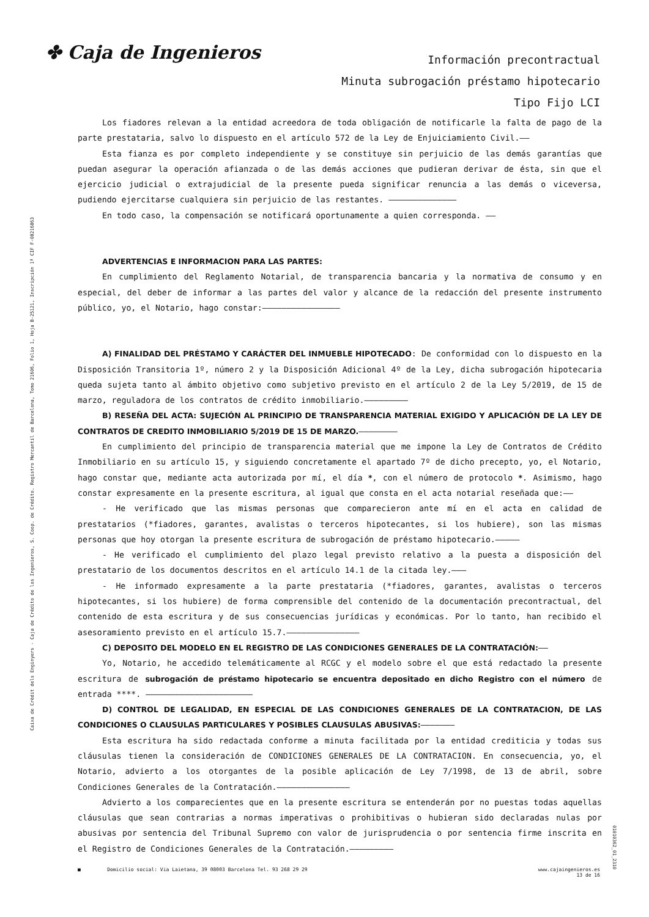✤ Caja de Ingenieros
Información precontractual
Minuta subrogación préstamo hipotecario
Tipo Fijo LCI
Caixa de Crèdit dels Enginyers - Caja de Crédito de los Ingenieros, S. Coop. de Crédito. Registro Mercantil de Barcelona, Tomo 21606, Folio 1, Hoja B-25121, Inscripción 1ª CIF F-08216863
01010362_01_2310
Los fiadores relevan a la entidad acreedora de toda obligación de notificarle la falta de pago de la parte prestataria, salvo lo dispuesto en el artículo 572 de la Ley de Enjuiciamiento Civil.——
Esta fianza es por completo independiente y se constituye sin perjuicio de las demás garantías que puedan asegurar la operación afianzada o de las demás acciones que pudieran derivar de ésta, sin que el ejercicio judicial o extrajudicial de la presente pueda significar renuncia a las demás o viceversa, pudiendo ejercitarse cualquiera sin perjuicio de las restantes. ——————————————
En todo caso, la compensación se notificará oportunamente a quien corresponda. ——
ADVERTENCIAS E INFORMACION PARA LAS PARTES:
En cumplimiento del Reglamento Notarial, de transparencia bancaria y la normativa de consumo y en especial, del deber de informar a las partes del valor y alcance de la redacción del presente instrumento público, yo, el Notario, hago constar:————————————————
A) FINALIDAD DEL PRÉSTAMO Y CARÁCTER DEL INMUEBLE HIPOTECADO: De conformidad con lo dispuesto en la Disposición Transitoria 1º, número 2 y la Disposición Adicional 4º de la Ley, dicha subrogación hipotecaria queda sujeta tanto al ámbito objetivo como subjetivo previsto en el artículo 2 de la Ley 5/2019, de 15 de marzo, reguladora de los contratos de crédito inmobiliario.—————————
B) RESEÑA DEL ACTA: SUJECIÓN AL PRINCIPIO DE TRANSPARENCIA MATERIAL EXIGIDO Y APLICACIÓN DE LA LEY DE CONTRATOS DE CREDITO INMOBILIARIO 5/2019 DE 15 DE MARZO.————————
En cumplimiento del principio de transparencia material que me impone la Ley de Contratos de Crédito Inmobiliario en su artículo 15, y siguiendo concretamente el apartado 7º de dicho precepto, yo, el Notario, hago constar que, mediante acta autorizada por mí, el día *, con el número de protocolo *. Asimismo, hago constar expresamente en la presente escritura, al igual que consta en el acta notarial reseñada que:——
- He verificado que las mismas personas que comparecieron ante mí en el acta en calidad de prestatarios (*fiadores, garantes, avalistas o terceros hipotecantes, si los hubiere), son las mismas personas que hoy otorgan la presente escritura de subrogación de préstamo hipotecario.—————
- He verificado el cumplimiento del plazo legal previsto relativo a la puesta a disposición del prestatario de los documentos descritos en el artículo 14.1 de la citada ley.———
- He informado expresamente a la parte prestataria (*fiadores, garantes, avalistas o terceros hipotecantes, si los hubiere) de forma comprensible del contenido de la documentación precontractual, del contenido de esta escritura y de sus consecuencias jurídicas y económicas. Por lo tanto, han recibido el asesoramiento previsto en el artículo 15.7.———————————————
C) DEPOSITO DEL MODELO EN EL REGISTRO DE LAS CONDICIONES GENERALES DE LA CONTRATACIÓN:——
Yo, Notario, he accedido telemáticamente al RCGC y el modelo sobre el que está redactado la presente escritura de subrogación de préstamo hipotecario se encuentra depositado en dicho Registro con el número de entrada ****. ——————————————————————
D) CONTROL DE LEGALIDAD, EN ESPECIAL DE LAS CONDICIONES GENERALES DE LA CONTRATACION, DE LAS CONDICIONES O CLAUSULAS PARTICULARES Y POSIBLES CLAUSULAS ABUSIVAS:———————
Esta escritura ha sido redactada conforme a minuta facilitada por la entidad crediticia y todas sus cláusulas tienen la consideración de CONDICIONES GENERALES DE LA CONTRATACION. En consecuencia, yo, el Notario, advierto a los otorgantes de la posible aplicación de Ley 7/1998, de 13 de abril, sobre Condiciones Generales de la Contratación.———————————————
Advierto a los comparecientes que en la presente escritura se entenderán por no puestas todas aquellas cláusulas que sean contrarias a normas imperativas o prohibitivas o hubieran sido declaradas nulas por abusivas por sentencia del Tribunal Supremo con valor de jurisprudencia o por sentencia firme inscrita en el Registro de Condiciones Generales de la Contratación.—————————
■ Domicilio social: Via Laietana, 39 08003 Barcelona Tel. 93 268 29 29 www.cajaingenieros.es
13 de 16